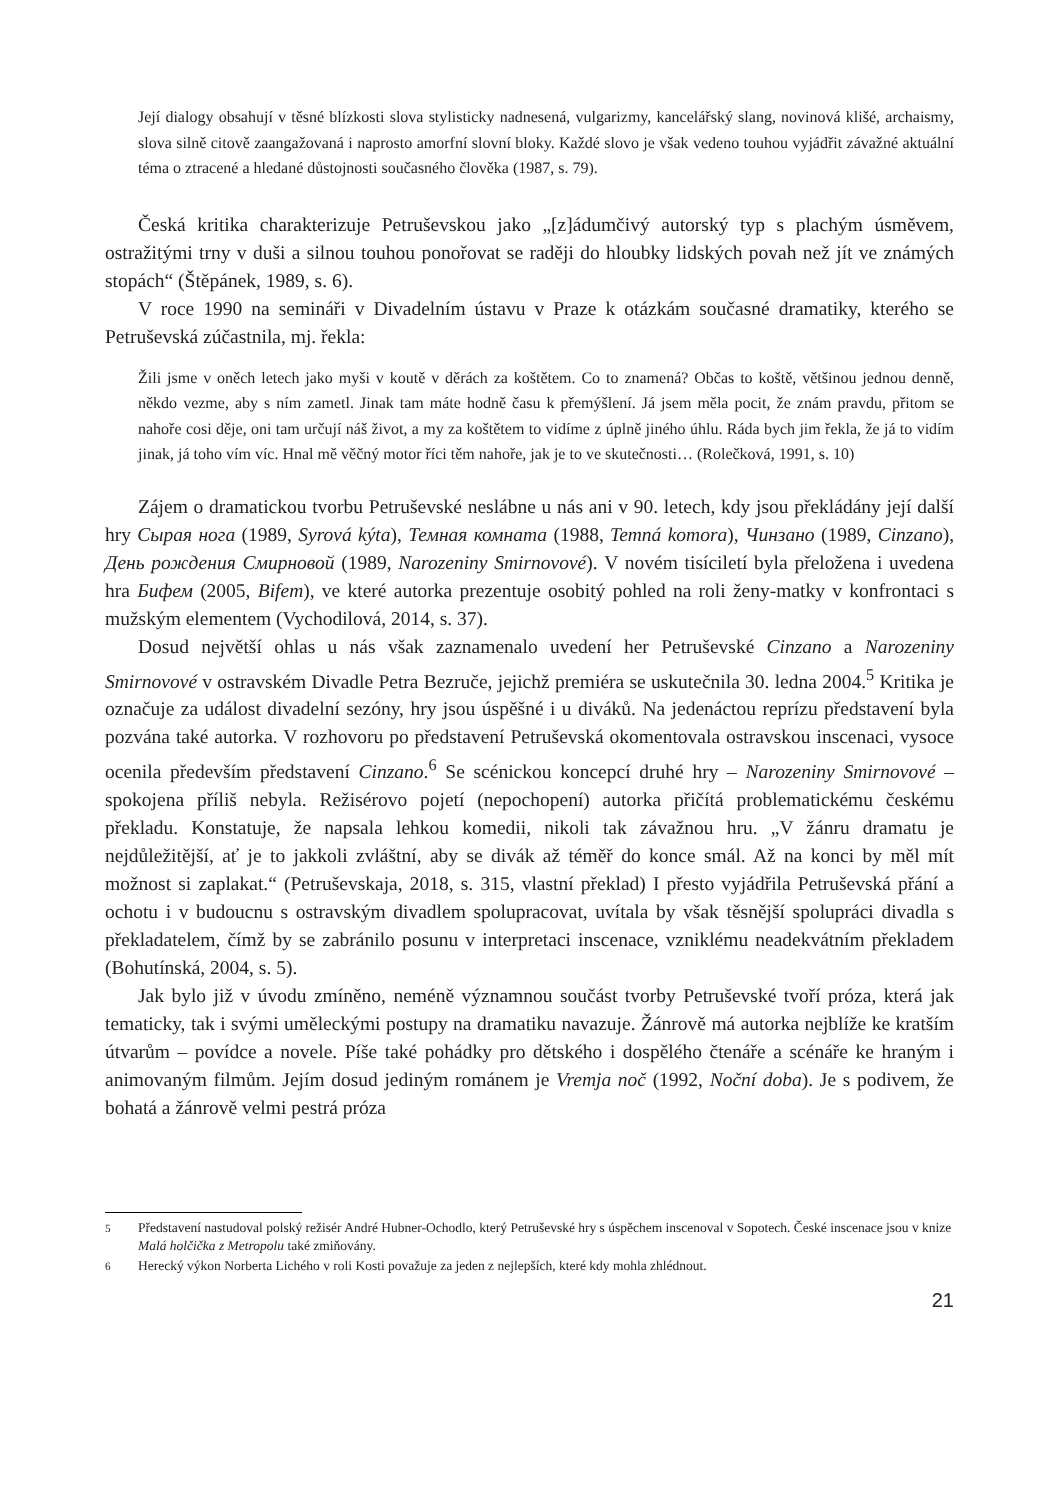Její dialogy obsahují v těsné blízkosti slova stylisticky nadnesená, vulgarizmy, kancelářský slang, novinová klišé, archaismy, slova silně citově zaangažovaná i naprosto amorfní slovní bloky. Každé slovo je však vedeno touhou vyjádřit závažné aktuální téma o ztracené a hledané důstojnosti současného člověka (1987, s. 79).
Česká kritika charakterizuje Petruševskou jako „[z]ádumčivý autorský typ s plachým úsměvem, ostražitými trny v duši a silnou touhou ponořovat se raději do hloubky lidských povah než jít ve známých stopách“ (Štěpánek, 1989, s. 6).
V roce 1990 na semináři v Divadelním ústavu v Praze k otázkám současné dramatiky, kterého se Petruševská zúčastnila, mj. řekla:
Žili jsme v oněch letech jako myši v koutě v děrách za koštětem. Co to znamená? Občas to koště, většinou jednou denně, někdo vezme, aby s ním zametl. Jinak tam máte hodně času k přemýšlení. Já jsem měla pocit, že znám pravdu, přitom se nahoře cosi děje, oni tam určují náš život, a my za koštětem to vidíme z úplně jiného úhlu. Ráda bych jim řekla, že já to vidím jinak, já toho vím víc. Hnal mě věčný motor říci těm nahoře, jak je to ve skutečnosti… (Rolečková, 1991, s. 10)
Zájem o dramatickou tvorbu Petruševské neslábne u nás ani v 90. letech, kdy jsou překládány její další hry Сырая нога (1989, Syrová kýta), Темная комната (1988, Temná komora), Чинзано (1989, Cinzano), День рождения Смирновой (1989, Narozeniny Smirnovové). V novém tisíciletí byla přeložena i uvedena hra Бифем (2005, Bifem), ve které autorka prezentuje osobitý pohled na roli ženy-matky v konfrontaci s mužským elementem (Vychodilová, 2014, s. 37).
Dosud největší ohlas u nás však zaznamenalo uvedení her Petruševské Cinzano a Narozeniny Smirnovové v ostravském Divadle Petra Bezruče, jejichž premiéra se uskutečnila 30. ledna 2004.<sup>5</sup> Kritika je označuje za událost divadelní sezóny, hry jsou úspěšné i u diváků. Na jedenáctou reprízu představení byla pozvána také autorka. V rozhovoru po představení Petruševská okomentovala ostravskou inscenaci, vysoce ocenila především představení Cinzano.<sup>6</sup> Se scénickou koncepcí druhé hry – Narozeniny Smirnovové – spokojena příliš nebyla. Režisérovo pojetí (nepochopení) autorka přičítá problematickému českému překladu. Konstatuje, že napsala lehkou komedii, nikoli tak závažnou hru. „V žánru dramatu je nejdůležitější, ať je to jakkoli zvláštní, aby se divák až téměř do konce smál. Až na konci by měl mít možnost si zaplakat.“ (Petruševskaja, 2018, s. 315, vlastní překlad) I přesto vyjádřila Petruševská přání a ochotu i v budoucnu s ostravským divadlem spolupracovat, uvítala by však těsnější spolupráci divadla s překladatelem, čímž by se zabránilo posunu v interpretaci inscenace, vzniklému neadekvátním překladem (Bohutínská, 2004, s. 5).
Jak bylo již v úvodu zmíněno, neméně významnou součást tvorby Petruševské tvoří próza, která jak tematicky, tak i svými uměleckými postupy na dramatiku navazuje. Žánrově má autorka nejblíže ke kratším útvarům – povídce a novele. Píše také pohádky pro dětského i dospělého čtenáře a scénáře ke hraným i animovaným filmům. Jejím dosud jediným románem je Vremja noč (1992, Noční doba). Je s podivem, že bohatá a žánrově velmi pestrá próza
<sup>5</sup> Představení nastudoval polský režisér André Hubner-Ochodlo, který Petruševské hry s úspěchem inscenoval v Sopotech. České inscenace jsou v knize Malá holčička z Metropolu také zmiňovány.
<sup>6</sup> Herecký výkon Norberta Lichého v roli Kosti považuje za jeden z nejlepších, které kdy mohla zhlédnout.
21